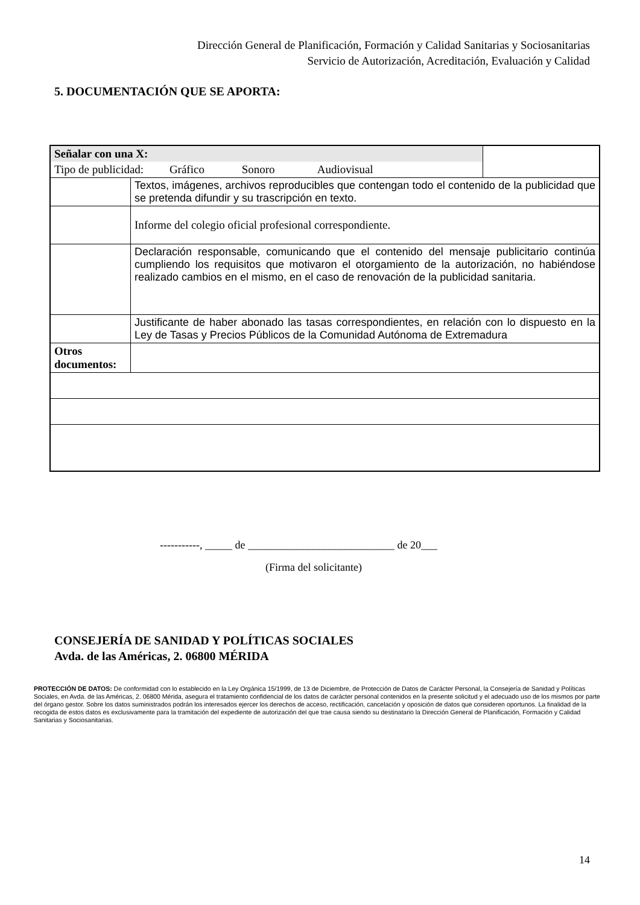Dirección General de Planificación, Formación y Calidad Sanitarias y Sociosanitarias
Servicio de Autorización, Acreditación, Evaluación y Calidad
5. DOCUMENTACIÓN QUE SE APORTA:
| Señalar con una X: | | |
| Tipo de publicidad: Gráfico Sonoro Audiovisual | | |
| | Textos, imágenes, archivos reproducibles que contengan todo el contenido de la publicidad que se pretenda difundir y su trascripción en texto. | |
| | Informe del colegio oficial profesional correspondiente. | |
| | Declaración responsable, comunicando que el contenido del mensaje publicitario continúa cumpliendo los requisitos que motivaron el otorgamiento de la autorización, no habiéndose realizado cambios en el mismo, en el caso de renovación de la publicidad sanitaria. | |
| | Justificante de haber abonado las tasas correspondientes, en relación con lo dispuesto en la Ley de Tasas y Precios Públicos de la Comunidad Autónoma de Extremadura | |
| Otros documentos: | | |
-----------, _____ de ___________________________ de 20___
(Firma del solicitante)
CONSEJERÍA DE SANIDAD Y POLÍTICAS SOCIALES
Avda. de las Américas, 2. 06800 MÉRIDA
PROTECCIÓN DE DATOS: De conformidad con lo establecido en la Ley Orgánica 15/1999, de 13 de Diciembre, de Protección de Datos de Carácter Personal, la Consejería de Sanidad y Políticas Sociales, en Avda. de las Américas, 2. 06800 Mérida, asegura el tratamiento confidencial de los datos de carácter personal contenidos en la presente solicitud y el adecuado uso de los mismos por parte del órgano gestor. Sobre los datos suministrados podrán los interesados ejercer los derechos de acceso, rectificación, cancelación y oposición de datos que consideren oportunos. La finalidad de la recogida de estos datos es exclusivamente para la tramitación del expediente de autorización del que trae causa siendo su destinatario la Dirección General de Planificación, Formación y Calidad Sanitarias y Sociosanitarias.
14